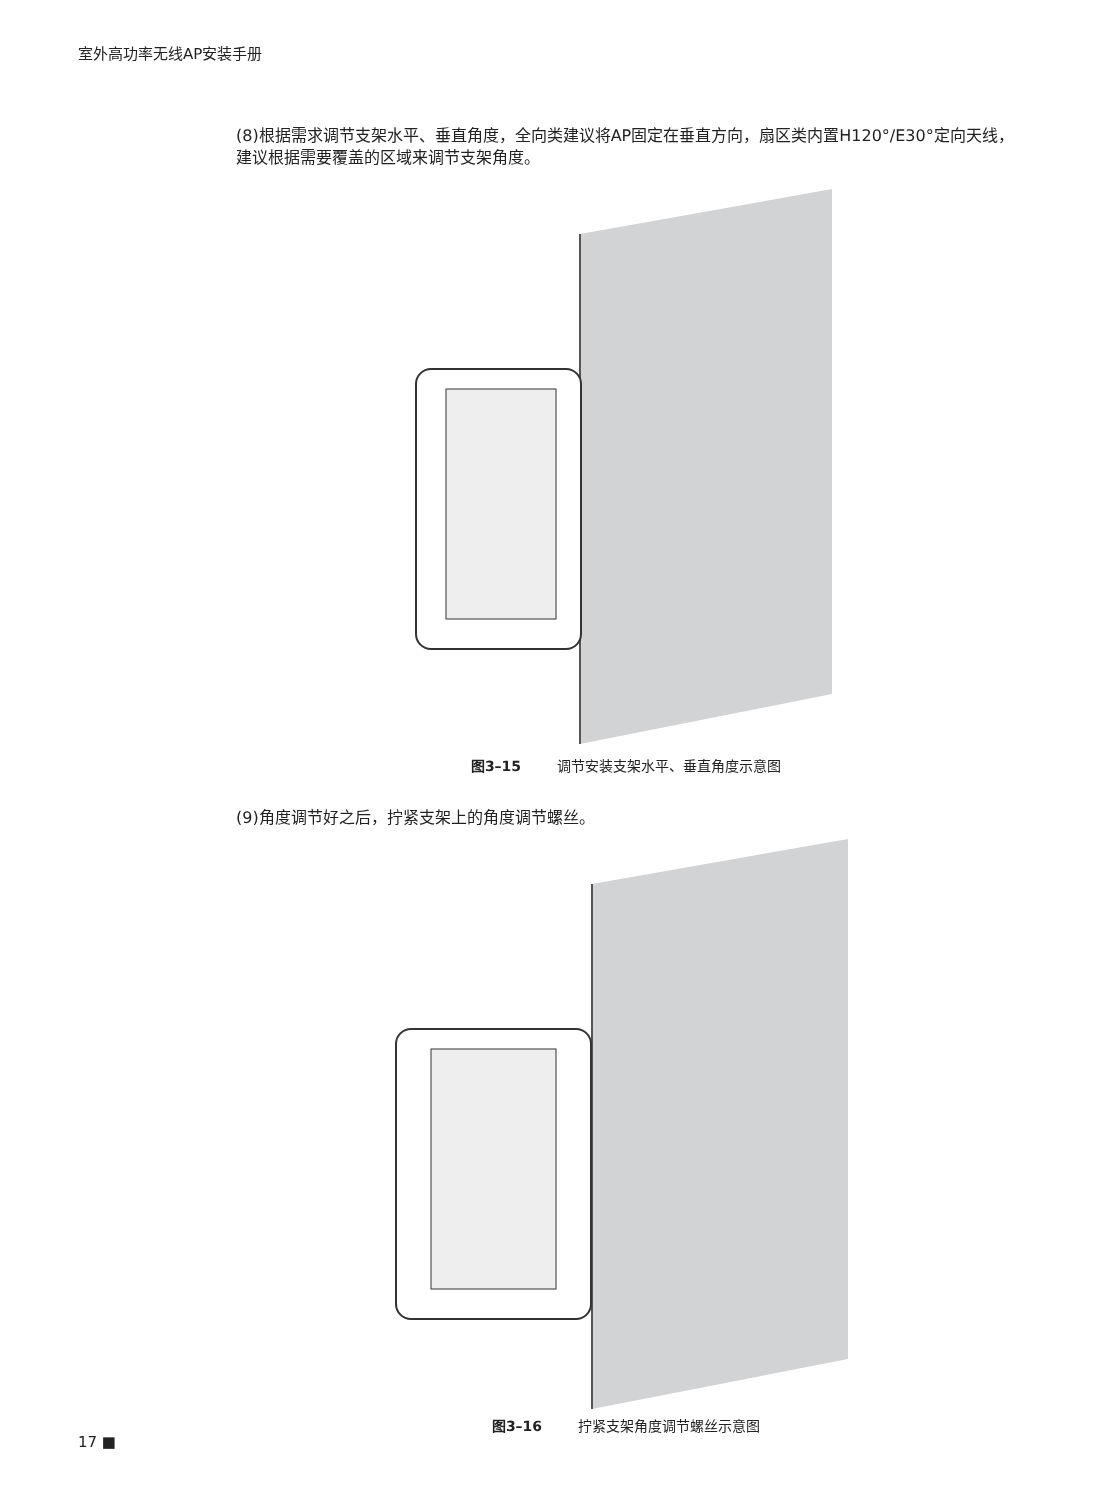室外高功率无线AP安装手册
(8)根据需求调节支架水平、垂直角度，全向类建议将AP固定在垂直方向，扇区类内置H120°/E30°定向天线，建议根据需要覆盖的区域来调节支架角度。
图3–15 调节安装支架水平、垂直角度示意图
(9)角度调节好之后，拧紧支架上的角度调节螺丝。
图3–16 拧紧支架角度调节螺丝示意图
17 ■